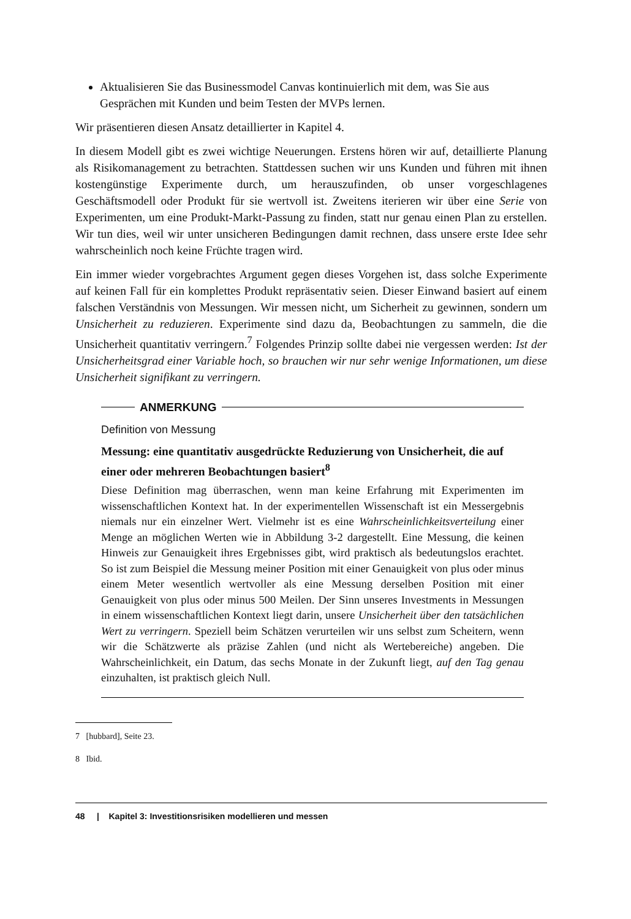Aktualisieren Sie das Businessmodel Canvas kontinuierlich mit dem, was Sie aus Gesprächen mit Kunden und beim Testen der MVPs lernen.
Wir präsentieren diesen Ansatz detaillierter in Kapitel 4.
In diesem Modell gibt es zwei wichtige Neuerungen. Erstens hören wir auf, detaillierte Planung als Risikomanagement zu betrachten. Stattdessen suchen wir uns Kunden und führen mit ihnen kostengünstige Experimente durch, um herauszufinden, ob unser vorgeschlagenes Geschäftsmodell oder Produkt für sie wertvoll ist. Zweitens iterieren wir über eine Serie von Experimenten, um eine Produkt-Markt-Passung zu finden, statt nur genau einen Plan zu erstellen. Wir tun dies, weil wir unter unsicheren Bedingungen damit rechnen, dass unsere erste Idee sehr wahrscheinlich noch keine Früchte tragen wird.
Ein immer wieder vorgebrachtes Argument gegen dieses Vorgehen ist, dass solche Experimente auf keinen Fall für ein komplettes Produkt repräsentativ seien. Dieser Einwand basiert auf einem falschen Verständnis von Messungen. Wir messen nicht, um Sicherheit zu gewinnen, sondern um Unsicherheit zu reduzieren. Experimente sind dazu da, Beobachtungen zu sammeln, die die Unsicherheit quantitativ verringern.<sup>7</sup> Folgendes Prinzip sollte dabei nie vergessen werden: Ist der Unsicherheitsgrad einer Variable hoch, so brauchen wir nur sehr wenige Informationen, um diese Unsicherheit signifikant zu verringern.
ANMERKUNG
Definition von Messung
Messung: eine quantitativ ausgedrückte Reduzierung von Unsicherheit, die auf einer oder mehreren Beobachtungen basiert<sup>8</sup>
Diese Definition mag überraschen, wenn man keine Erfahrung mit Experimenten im wissenschaftlichen Kontext hat. In der experimentellen Wissenschaft ist ein Messergebnis niemals nur ein einzelner Wert. Vielmehr ist es eine Wahrscheinlichkeitsverteilung einer Menge an möglichen Werten wie in Abbildung 3-2 dargestellt. Eine Messung, die keinen Hinweis zur Genauigkeit ihres Ergebnisses gibt, wird praktisch als bedeutungslos erachtet. So ist zum Beispiel die Messung meiner Position mit einer Genauigkeit von plus oder minus einem Meter wesentlich wertvoller als eine Messung derselben Position mit einer Genauigkeit von plus oder minus 500 Meilen. Der Sinn unseres Investments in Messungen in einem wissenschaftlichen Kontext liegt darin, unsere Unsicherheit über den tatsächlichen Wert zu verringern. Speziell beim Schätzen verurteilen wir uns selbst zum Scheitern, wenn wir die Schätzwerte als präzise Zahlen (und nicht als Wertebereiche) angeben. Die Wahrscheinlichkeit, ein Datum, das sechs Monate in der Zukunft liegt, auf den Tag genau einzuhalten, ist praktisch gleich Null.
7 [hubbard], Seite 23.
8 Ibid.
48 | Kapitel 3: Investitionsrisiken modellieren und messen